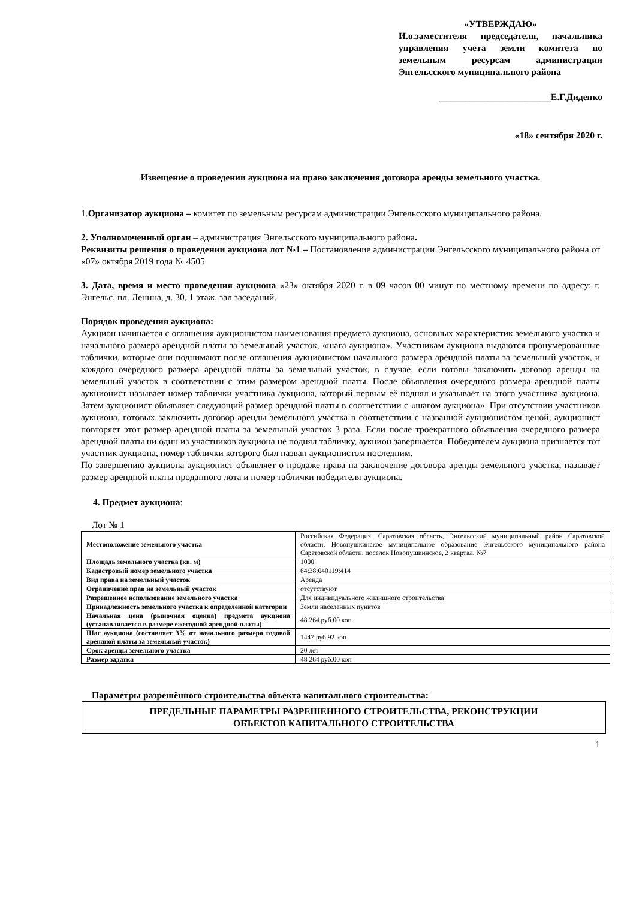«УТВЕРЖДАЮ»
И.о.заместителя председателя, начальника управления учета земли комитета по земельным ресурсам администрации Энгельсского муниципального района
________________________Е.Г.Диденко
«18» сентября 2020 г.
Извещение о проведении аукциона на право заключения договора аренды земельного участка.
1.Организатор аукциона – комитет по земельным ресурсам администрации Энгельсского муниципального района.
2. Уполномоченный орган – администрация Энгельсского муниципального района.
Реквизиты решения о проведении аукциона лот №1 – Постановление администрации Энгельсского муниципального района от «07» октября 2019 года № 4505
3. Дата, время и место проведения аукциона «23» октября 2020 г. в 09 часов 00 минут по местному времени по адресу: г. Энгельс, пл. Ленина, д. 30, 1 этаж, зал заседаний.
Порядок проведения аукциона:
Аукцион начинается с оглашения аукционистом наименования предмета аукциона, основных характеристик земельного участка и начального размера арендной платы за земельный участок, «шага аукциона». Участникам аукциона выдаются пронумерованные таблички, которые они поднимают после оглашения аукционистом начального размера арендной платы за земельный участок, и каждого очередного размера арендной платы за земельный участок, в случае, если готовы заключить договор аренды на земельный участок в соответствии с этим размером арендной платы. После объявления очередного размера арендной платы аукционист называет номер таблички участника аукциона, который первым её поднял и указывает на этого участника аукциона. Затем аукционист объявляет следующий размер арендной платы в соответствии с «шагом аукциона». При отсутствии участников аукциона, готовых заключить договор аренды земельного участка в соответствии с названной аукционистом ценой, аукционист повторяет этот размер арендной платы за земельный участок 3 раза. Если после троекратного объявления очередного размера арендной платы ни один из участников аукциона не поднял табличку, аукцион завершается. Победителем аукциона признается тот участник аукциона, номер таблички которого был назван аукционистом последним.
По завершению аукциона аукционист объявляет о продаже права на заключение договора аренды земельного участка, называет размер арендной платы проданного лота и номер таблички победителя аукциона.
4. Предмет аукциона:
Лот № 1
| Местоположение земельного участка | Российская Федерация, Саратовская область, Энгельсский муниципальный район Саратовской области, Новопушкинское муниципальное образование Энгельсского муниципального района Саратовской области, поселок Новопушкинское, 2 квартал, №7 |
| Площадь земельного участка (кв. м) | 1000 |
| Кадастровый номер земельного участка | 64:38:040119:414 |
| Вид права на земельный участок | Аренда |
| Ограничение прав на земельный участок | отсутствуют |
| Разрешенное использование земельного участка | Для индивидуального жилищного строительства |
| Принадлежность земельного участка к определенной категории | Земли населенных пунктов |
| Начальная цена (рыночная оценка) предмета аукциона (устанавливается в размере ежегодной арендной платы) | 48 264 руб.00 коп |
| Шаг аукциона (составляет 3% от начального размера годовой арендной платы за земельный участок) | 1447 руб.92 коп |
| Срок аренды земельного участка | 20 лет |
| Размер задатка | 48 264 руб.00 коп |
Параметры разрешённого строительства объекта капитального строительства:
ПРЕДЕЛЬНЫЕ ПАРАМЕТРЫ РАЗРЕШЕННОГО СТРОИТЕЛЬСТВА, РЕКОНСТРУКЦИИ
ОБЪЕКТОВ КАПИТАЛЬНОГО СТРОИТЕЛЬСТВА
1